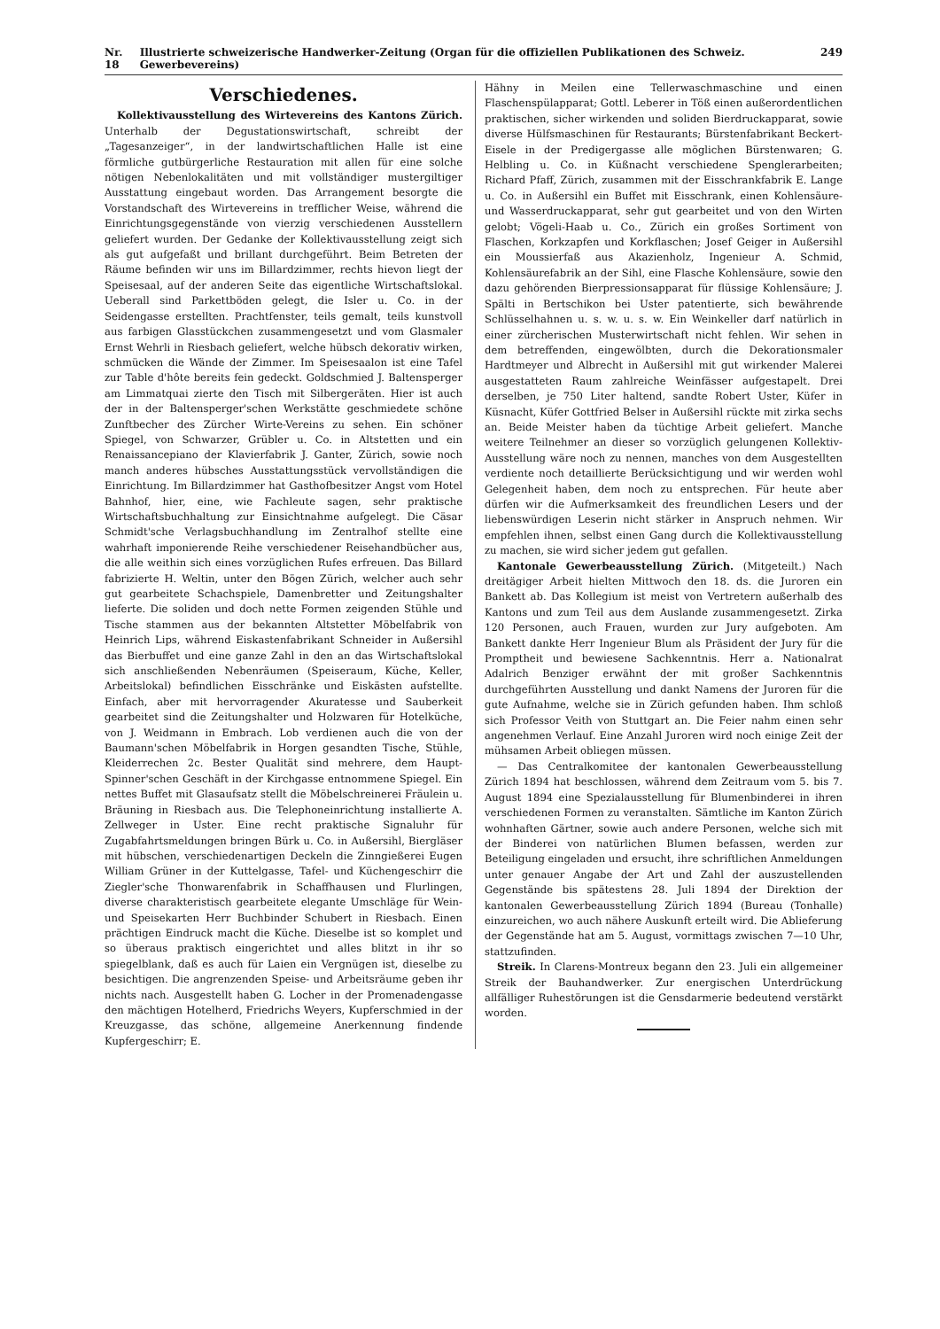Nr. 18 Illustrierte schweizerische Handwerker-Zeitung (Organ für die offiziellen Publikationen des Schweiz. Gewerbevereins) 249
Verschiedenes.
Kollektivausstellung des Wirtevereins des Kantons Zürich. Unterhalb der Degustationswirtschaft, schreibt der „Tagesanzeiger“, in der landwirtschaftlichen Halle ist eine förmliche gutbürgerliche Restauration mit allen für eine solche nötigen Nebenlokalitäten und mit vollständiger mustergiltiger Ausstattung eingebaut worden. Das Arrangement besorgte die Vorstandschaft des Wirtevereins in trefflicher Weise, während die Einrichtungsgegenstände von vierzig verschiedenen Ausstellern geliefert wurden. Der Gedanke der Kollektivausstellung zeigt sich als gut aufgefaßt und brillant durchgeführt. Beim Betreten der Räume befinden wir uns im Billardzimmer, rechts hievon liegt der Speisesaal, auf der anderen Seite das eigentliche Wirtschaftslokal. Ueberall sind Parkettböden gelegt, die Isler u. Co. in der Seidengasse erstellten. Prachtfenster, teils gemalt, teils kunstvoll aus farbigen Glasstückchen zusammengesetzt und vom Glasmaler Ernst Wehrli in Riesbach geliefert, welche hübsch dekorativ wirken, schmücken die Wände der Zimmer. Im Speisesaalon ist eine Tafel zur Table d'hôte bereits fein gedeckt. Goldschmied J. Baltensperger am Limmatquai zierte den Tisch mit Silbergeräten. Hier ist auch der in der Baltensperger'schen Werkstätte geschmiedete schöne Zunftbecher des Zürcher Wirte-Vereins zu sehen. Ein schöner Spiegel, von Schwarzer, Grübler u. Co. in Altstetten und ein Renaissancepiano der Klavierfabrik J. Ganter, Zürich, sowie noch manch anderes hübsches Ausstattungsstück vervollständigen die Einrichtung. Im Billardzimmer hat Gasthofbesitzer Angst vom Hotel Bahnhof, hier, eine, wie Fachleute sagen, sehr praktische Wirtschaftsbuchhaltung zur Einsichtnahme aufgelegt. Die Cäsar Schmidt'sche Verlagsbuchhandlung im Zentralhof stellte eine wahrhaft imponierende Reihe verschiedener Reisehandbücher aus, die alle weithin sich eines vorzüglichen Rufes erfreuen. Das Billard fabrizierte H. Weltin, unter den Bögen Zürich, welcher auch sehr gut gearbeitete Schachspiele, Damenbretter und Zeitungshalter lieferte. Die soliden und doch nette Formen zeigenden Stühle und Tische stammen aus der bekannten Altstetter Möbelfabrik von Heinrich Lips, während Eiskastenfabrikant Schneider in Außersihl das Bierbuffet und eine ganze Zahl in den an das Wirtschaftslokal sich anschließenden Nebenräumen (Speiseraum, Küche, Keller, Arbeitslokal) befindlichen Eisschränke und Eiskästen aufstellte. Einfach, aber mit hervorragender Akuratesse und Sauberkeit gearbeitet sind die Zeitungshalter und Holzwaren für Hotelküche, von J. Weidmann in Embrach. Lob verdienen auch die von der Baumann'schen Möbelfabrik in Horgen gesandten Tische, Stühle, Kleiderrechen 2c. Bester Qualität sind mehrere, dem Haupt-Spinner'schen Geschäft in der Kirchgasse entnommene Spiegel. Ein nettes Buffet mit Glasaufsatz stellt die Möbelschreinerei Fräulein u. Bräuning in Riesbach aus. Die Telephoneinrichtung installierte A. Zellweger in Uster. Eine recht praktische Signaluhr für Zugabfahrtsmeldungen bringen Bürk u. Co. in Außersihl, Biergläser mit hübschen, verschiedenartigen Deckeln die Zinngießerei Eugen William Grüner in der Kuttelgasse, Tafel- und Küchengeschirr die Ziegler'sche Thonwarenfabrik in Schaffhausen und Flurlingen, diverse charakteristisch gearbeitete elegante Umschläge für Wein- und Speisekarten Herr Buchbinder Schubert in Riesbach. Einen prächtigen Eindruck macht die Küche. Dieselbe ist so komplet und so überaus praktisch eingerichtet und alles blitzt in ihr so spiegelblank, daß es auch für Laien ein Vergnügen ist, dieselbe zu besichtigen. Die angrenzenden Speise- und Arbeitsräume geben ihr nichts nach. Ausgestellt haben G. Locher in der Promenadengasse den mächtigen Hotelherd, Friedrichs Weyers, Kupferschmied in der Kreuzgasse, das schöne, allgemeine Anerkennung findende Kupfergeschirr; E.
Hähny in Meilen eine Tellerwaschmaschine und einen Flaschenspülapparat; Gottl. Leberer in Töß einen außerordentlichen praktischen, sicher wirkenden und soliden Bierdruckapparat, sowie diverse Hülfsmaschinen für Restaurants; Bürstenfabrikant Beckert-Eisele in der Predigergasse alle möglichen Bürstenwaren; G. Helbling u. Co. in Küßnacht verschiedene Spenglerarbeiten; Richard Pfaff, Zürich, zusammen mit der Eisschrankfabrik E. Lange u. Co. in Außersihl ein Buffet mit Eisschrank, einen Kohlensäure- und Wasserdruckapparat, sehr gut gearbeitet und von den Wirten gelobt; Vögeli-Haab u. Co., Zürich ein großes Sortiment von Flaschen, Korkzapfen und Korkflaschen; Josef Geiger in Außersihl ein Moussierfaß aus Akazienholz, Ingenieur A. Schmid, Kohlensäurefabrik an der Sihl, eine Flasche Kohlensäure, sowie den dazu gehörenden Bierpressionsapparat für flüssige Kohlensäure; J. Spälti in Bertschikon bei Uster patentierte, sich bewährende Schlüsselhahnen u. s. w. u. s. w. Ein Weinkeller darf natürlich in einer zürcherischen Musterwirtschaft nicht fehlen. Wir sehen in dem betreffenden, eingewölbten, durch die Dekorationsmaler Hardtmeyer und Albrecht in Außersihl mit gut wirkender Malerei ausgestatteten Raum zahlreiche Weinfässer aufgestapelt. Drei derselben, je 750 Liter haltend, sandte Robert Uster, Küfer in Küsnacht, Küfer Gottfried Belser in Außersihl rückte mit zirka sechs an. Beide Meister haben da tüchtige Arbeit geliefert. Manche weitere Teilnehmer an dieser so vorzüglich gelungenen Kollektiv-Ausstellung wäre noch zu nennen, manches von dem Ausgestellten verdiente noch detaillierte Berücksichtigung und wir werden wohl Gelegenheit haben, dem noch zu entsprechen. Für heute aber dürfen wir die Aufmerksamkeit des freundlichen Lesers und der liebenswürdigen Leserin nicht stärker in Anspruch nehmen. Wir empfehlen ihnen, selbst einen Gang durch die Kollektivausstellung zu machen, sie wird sicher jedem gut gefallen.
Kantonale Gewerbeausstellung Zürich. (Mitgeteilt.) Nach dreitägiger Arbeit hielten Mittwoch den 18. ds. die Juroren ein Bankett ab. Das Kollegium ist meist von Vertretern außerhalb des Kantons und zum Teil aus dem Auslande zusammengesetzt. Zirka 120 Personen, auch Frauen, wurden zur Jury aufgeboten. Am Bankett dankte Herr Ingenieur Blum als Präsident der Jury für die Promptheit und bewiesene Sachkenntnis. Herr a. Nationalrat Adalrich Benziger erwähnt der mit großer Sachkenntnis durchgeführten Ausstellung und dankt Namens der Juroren für die gute Aufnahme, welche sie in Zürich gefunden haben. Ihm schloß sich Professor Veith von Stuttgart an. Die Feier nahm einen sehr angenehmen Verlauf. Eine Anzahl Juroren wird noch einige Zeit der mühsamen Arbeit obliegen müssen.
— Das Centralkomitee der kantonalen Gewerbeausstellung Zürich 1894 hat beschlossen, während dem Zeitraum vom 5. bis 7. August 1894 eine Spezialausstellung für Blumenbinderei in ihren verschiedenen Formen zu veranstalten. Sämtliche im Kanton Zürich wohnhaften Gärtner, sowie auch andere Personen, welche sich mit der Binderei von natürlichen Blumen befassen, werden zur Beteiligung eingeladen und ersucht, ihre schriftlichen Anmeldungen unter genauer Angabe der Art und Zahl der auszustellenden Gegenstände bis spätestens 28. Juli 1894 der Direktion der kantonalen Gewerbeausstellung Zürich 1894 (Bureau (Tonhalle) einzureichen, wo auch nähere Auskunft erteilt wird. Die Ablieferung der Gegenstände hat am 5. August, vormittags zwischen 7—10 Uhr, stattzufinden.
Streik. In Clarens-Montreux begann den 23. Juli ein allgemeiner Streik der Bauhandwerker. Zur energischen Unterdrückung allfälliger Ruhestörungen ist die Gensdarmerie bedeutend verstärkt worden.